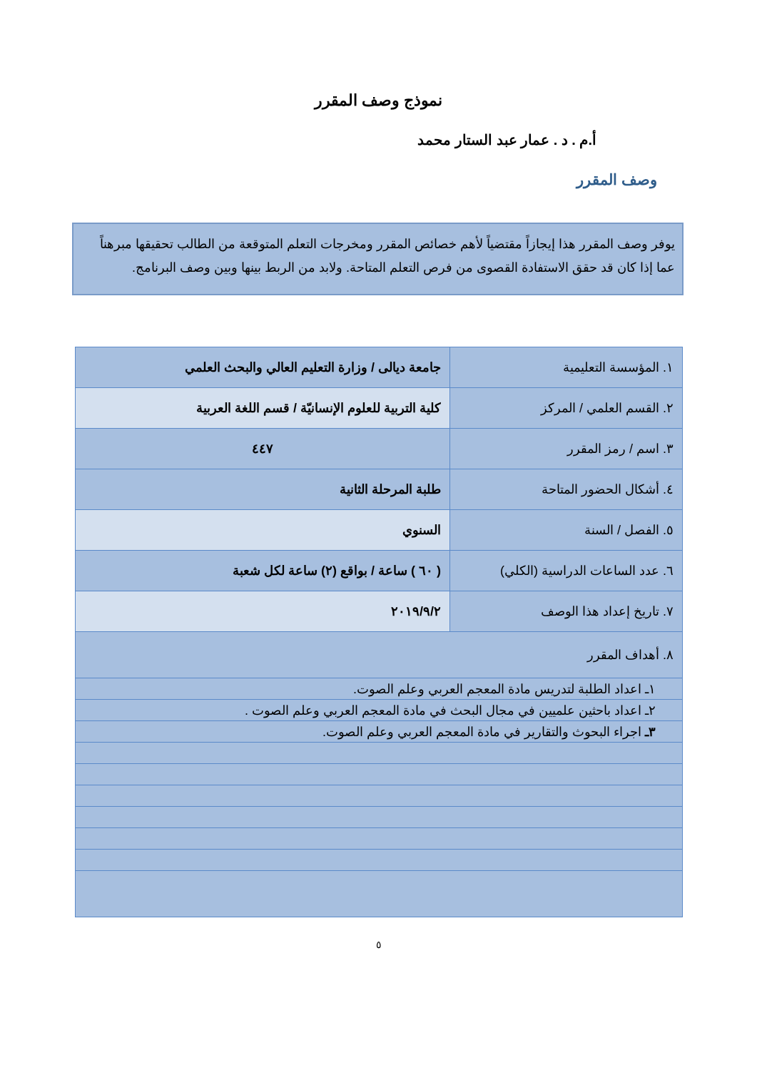نموذج وصف المقرر
أ.م . د . عمار عبد الستار محمد
وصف المقرر
يوفر وصف المقرر هذا إيجازاً مقتضياً لأهم خصائص المقرر ومخرجات التعلم المتوقعة من الطالب تحقيقها مبرهناً عما إذا كان قد حقق الاستفادة القصوى من فرص التعلم المتاحة. ولابد من الربط بينها وبين وصف البرنامج.
| ١. المؤسسة التعليمية | جامعة ديالى / وزارة التعليم العالي والبحث العلمي |
| ٢. القسم العلمي / المركز | كلية التربية للعلوم الإنسانيّة / قسم اللغة العربية |
| ٣. اسم / رمز المقرر | ٤٤٧ |
| ٤. أشكال الحضور المتاحة | طلبة المرحلة الثانية |
| ٥. الفصل / السنة | السنوي |
| ٦. عدد الساعات الدراسية (الكلي) | ( ٦٠ ) ساعة / بواقع (٢) ساعة لكل شعبة |
| ٧. تاريخ إعداد هذا الوصف | ٢٠١٩/٩/٢ |
| ٨. أهداف المقرر | |
| ١ـ اعداد الطلبة لتدريس مادة المعجم العربي وعلم الصوت. | |
| ٢ـ اعداد باحثين علميين في مجال البحث في مادة المعجم العربي وعلم الصوت . | |
| ٣ـ اجراء البحوث والتقارير في مادة المعجم العربي وعلم الصوت. | |
٥